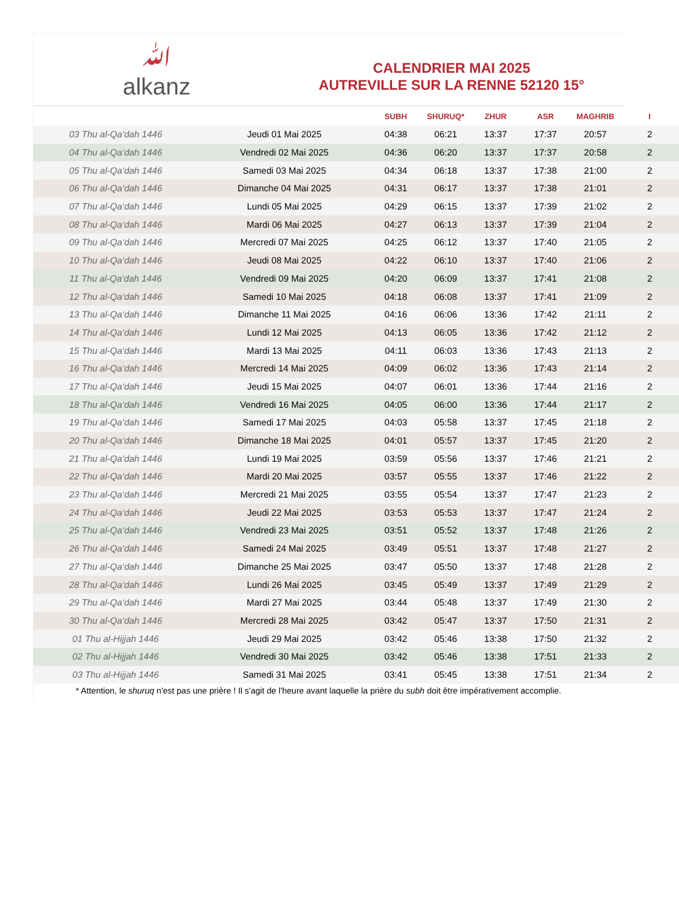ﷲ
alkanz
CALENDRIER MAI 2025
AUTREVILLE SUR LA RENNE 52120 15°
| | | SUBH | SHURUQ* | ZHUR | ASR | MAGHRIB | I |
| --- | --- | --- | --- | --- | --- | --- | --- |
| 03 Thu al-Qa‘dah 1446 | Jeudi 01 Mai 2025 | 04:38 | 06:21 | 13:37 | 17:37 | 20:57 | 2 |
| 04 Thu al-Qa‘dah 1446 | Vendredi 02 Mai 2025 | 04:36 | 06:20 | 13:37 | 17:37 | 20:58 | 2 |
| 05 Thu al-Qa‘dah 1446 | Samedi 03 Mai 2025 | 04:34 | 06:18 | 13:37 | 17:38 | 21:00 | 2 |
| 06 Thu al-Qa‘dah 1446 | Dimanche 04 Mai 2025 | 04:31 | 06:17 | 13:37 | 17:38 | 21:01 | 2 |
| 07 Thu al-Qa‘dah 1446 | Lundi 05 Mai 2025 | 04:29 | 06:15 | 13:37 | 17:39 | 21:02 | 2 |
| 08 Thu al-Qa‘dah 1446 | Mardi 06 Mai 2025 | 04:27 | 06:13 | 13:37 | 17:39 | 21:04 | 2 |
| 09 Thu al-Qa‘dah 1446 | Mercredi 07 Mai 2025 | 04:25 | 06:12 | 13:37 | 17:40 | 21:05 | 2 |
| 10 Thu al-Qa‘dah 1446 | Jeudi 08 Mai 2025 | 04:22 | 06:10 | 13:37 | 17:40 | 21:06 | 2 |
| 11 Thu al-Qa‘dah 1446 | Vendredi 09 Mai 2025 | 04:20 | 06:09 | 13:37 | 17:41 | 21:08 | 2 |
| 12 Thu al-Qa‘dah 1446 | Samedi 10 Mai 2025 | 04:18 | 06:08 | 13:37 | 17:41 | 21:09 | 2 |
| 13 Thu al-Qa‘dah 1446 | Dimanche 11 Mai 2025 | 04:16 | 06:06 | 13:36 | 17:42 | 21:11 | 2 |
| 14 Thu al-Qa‘dah 1446 | Lundi 12 Mai 2025 | 04:13 | 06:05 | 13:36 | 17:42 | 21:12 | 2 |
| 15 Thu al-Qa‘dah 1446 | Mardi 13 Mai 2025 | 04:11 | 06:03 | 13:36 | 17:43 | 21:13 | 2 |
| 16 Thu al-Qa‘dah 1446 | Mercredi 14 Mai 2025 | 04:09 | 06:02 | 13:36 | 17:43 | 21:14 | 2 |
| 17 Thu al-Qa‘dah 1446 | Jeudi 15 Mai 2025 | 04:07 | 06:01 | 13:36 | 17:44 | 21:16 | 2 |
| 18 Thu al-Qa‘dah 1446 | Vendredi 16 Mai 2025 | 04:05 | 06:00 | 13:36 | 17:44 | 21:17 | 2 |
| 19 Thu al-Qa‘dah 1446 | Samedi 17 Mai 2025 | 04:03 | 05:58 | 13:37 | 17:45 | 21:18 | 2 |
| 20 Thu al-Qa‘dah 1446 | Dimanche 18 Mai 2025 | 04:01 | 05:57 | 13:37 | 17:45 | 21:20 | 2 |
| 21 Thu al-Qa‘dah 1446 | Lundi 19 Mai 2025 | 03:59 | 05:56 | 13:37 | 17:46 | 21:21 | 2 |
| 22 Thu al-Qa‘dah 1446 | Mardi 20 Mai 2025 | 03:57 | 05:55 | 13:37 | 17:46 | 21:22 | 2 |
| 23 Thu al-Qa‘dah 1446 | Mercredi 21 Mai 2025 | 03:55 | 05:54 | 13:37 | 17:47 | 21:23 | 2 |
| 24 Thu al-Qa‘dah 1446 | Jeudi 22 Mai 2025 | 03:53 | 05:53 | 13:37 | 17:47 | 21:24 | 2 |
| 25 Thu al-Qa‘dah 1446 | Vendredi 23 Mai 2025 | 03:51 | 05:52 | 13:37 | 17:48 | 21:26 | 2 |
| 26 Thu al-Qa‘dah 1446 | Samedi 24 Mai 2025 | 03:49 | 05:51 | 13:37 | 17:48 | 21:27 | 2 |
| 27 Thu al-Qa‘dah 1446 | Dimanche 25 Mai 2025 | 03:47 | 05:50 | 13:37 | 17:48 | 21:28 | 2 |
| 28 Thu al-Qa‘dah 1446 | Lundi 26 Mai 2025 | 03:45 | 05:49 | 13:37 | 17:49 | 21:29 | 2 |
| 29 Thu al-Qa‘dah 1446 | Mardi 27 Mai 2025 | 03:44 | 05:48 | 13:37 | 17:49 | 21:30 | 2 |
| 30 Thu al-Qa‘dah 1446 | Mercredi 28 Mai 2025 | 03:42 | 05:47 | 13:37 | 17:50 | 21:31 | 2 |
| 01 Thu al-Hijjah 1446 | Jeudi 29 Mai 2025 | 03:42 | 05:46 | 13:38 | 17:50 | 21:32 | 2 |
| 02 Thu al-Hijjah 1446 | Vendredi 30 Mai 2025 | 03:42 | 05:46 | 13:38 | 17:51 | 21:33 | 2 |
| 03 Thu al-Hijjah 1446 | Samedi 31 Mai 2025 | 03:41 | 05:45 | 13:38 | 17:51 | 21:34 | 2 |
* Attention, le shuruq n'est pas une prière ! Il s'agit de l'heure avant laquelle la prière du subh doit être impérativement accomplie.